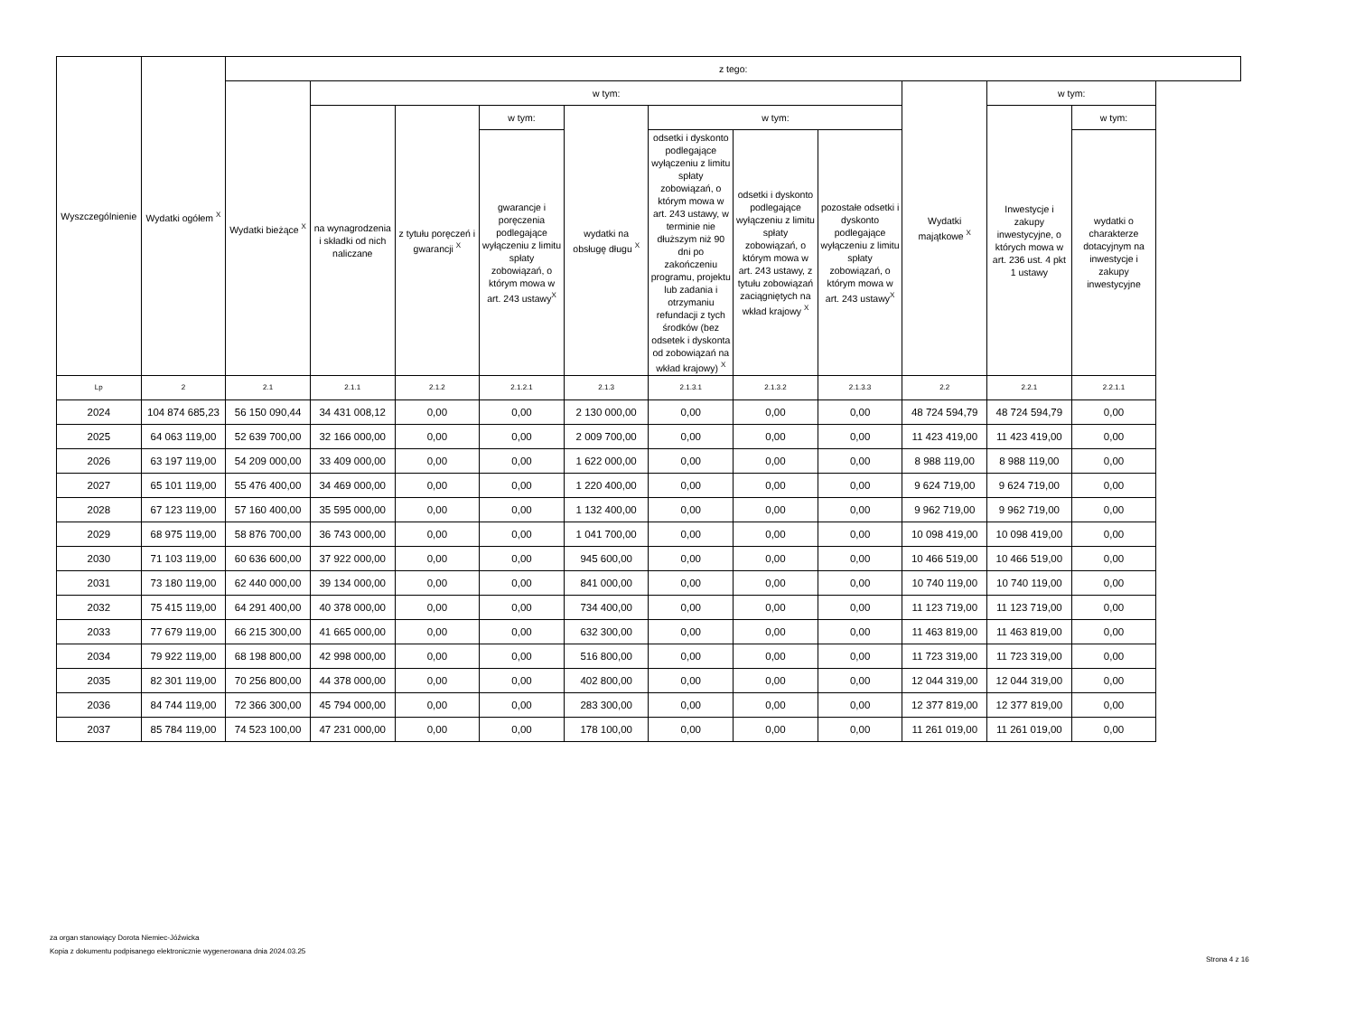| Wyszczególnienie | Wydatki ogółem <sup>X</sup> | z tego: | | | | | | | | | | |
| --- | --- | --- | --- | --- | --- | --- | --- | --- | --- | --- | --- | --- |
| | | Wydatki bieżące <sup>X</sup> | w tym: | | | | | | | Wydatki majątkowe <sup>X</sup> | w tym: | |
| | | | na wynagrodzenia i składki od nich naliczane | z tytułu poręczeń i gwarancji <sup>X</sup> | w tym: | wydatki na obsługę długu <sup>X</sup> | w tym: | | | | Inwestycje i zakupy inwestycyjne, o których mowa w art. 236 ust. 4 pkt 1 ustawy | w tym: |
| | | | | | gwarancje i poręczenia podlegające wyłączeniu z limitu spłaty zobowiązań, o którym mowa w art. 243 ustawy<sup>X</sup> | | odsetki i dyskonto podlegające wyłączeniu z limitu spłaty zobowiązań, o którym mowa w art. 243 ustawy, w terminie nie dłuższym niż 90 dni po zakończeniu programu, projektu lub zadania i otrzymaniu refundacji z tych środków (bez odsetek i dyskonta od zobowiązań na wkład krajowy) <sup>X</sup> | odsetki i dyskonto podlegające wyłączeniu z limitu spłaty zobowiązań, o którym mowa w art. 243 ustawy, z tytułu zobowiązań zaciągniętych na wkład krajowy <sup>X</sup> | pozostałe odsetki i dyskonto podlegające wyłączeniu z limitu spłaty zobowiązań, o którym mowa w art. 243 ustawy<sup>X</sup> | | | wydatki o charakterze dotacyjnym na inwestycje i zakupy inwestycyjne |
| Lp | 2 | 2.1 | 2.1.1 | 2.1.2 | 2.1.2.1 | 2.1.3 | 2.1.3.1 | 2.1.3.2 | 2.1.3.3 | 2.2 | 2.2.1 | 2.2.1.1 |
| 2024 | 104 874 685,23 | 56 150 090,44 | 34 431 008,12 | 0,00 | 0,00 | 2 130 000,00 | 0,00 | 0,00 | 0,00 | 48 724 594,79 | 48 724 594,79 | 0,00 |
| 2025 | 64 063 119,00 | 52 639 700,00 | 32 166 000,00 | 0,00 | 0,00 | 2 009 700,00 | 0,00 | 0,00 | 0,00 | 11 423 419,00 | 11 423 419,00 | 0,00 |
| 2026 | 63 197 119,00 | 54 209 000,00 | 33 409 000,00 | 0,00 | 0,00 | 1 622 000,00 | 0,00 | 0,00 | 0,00 | 8 988 119,00 | 8 988 119,00 | 0,00 |
| 2027 | 65 101 119,00 | 55 476 400,00 | 34 469 000,00 | 0,00 | 0,00 | 1 220 400,00 | 0,00 | 0,00 | 0,00 | 9 624 719,00 | 9 624 719,00 | 0,00 |
| 2028 | 67 123 119,00 | 57 160 400,00 | 35 595 000,00 | 0,00 | 0,00 | 1 132 400,00 | 0,00 | 0,00 | 0,00 | 9 962 719,00 | 9 962 719,00 | 0,00 |
| 2029 | 68 975 119,00 | 58 876 700,00 | 36 743 000,00 | 0,00 | 0,00 | 1 041 700,00 | 0,00 | 0,00 | 0,00 | 10 098 419,00 | 10 098 419,00 | 0,00 |
| 2030 | 71 103 119,00 | 60 636 600,00 | 37 922 000,00 | 0,00 | 0,00 | 945 600,00 | 0,00 | 0,00 | 0,00 | 10 466 519,00 | 10 466 519,00 | 0,00 |
| 2031 | 73 180 119,00 | 62 440 000,00 | 39 134 000,00 | 0,00 | 0,00 | 841 000,00 | 0,00 | 0,00 | 0,00 | 10 740 119,00 | 10 740 119,00 | 0,00 |
| 2032 | 75 415 119,00 | 64 291 400,00 | 40 378 000,00 | 0,00 | 0,00 | 734 400,00 | 0,00 | 0,00 | 0,00 | 11 123 719,00 | 11 123 719,00 | 0,00 |
| 2033 | 77 679 119,00 | 66 215 300,00 | 41 665 000,00 | 0,00 | 0,00 | 632 300,00 | 0,00 | 0,00 | 0,00 | 11 463 819,00 | 11 463 819,00 | 0,00 |
| 2034 | 79 922 119,00 | 68 198 800,00 | 42 998 000,00 | 0,00 | 0,00 | 516 800,00 | 0,00 | 0,00 | 0,00 | 11 723 319,00 | 11 723 319,00 | 0,00 |
| 2035 | 82 301 119,00 | 70 256 800,00 | 44 378 000,00 | 0,00 | 0,00 | 402 800,00 | 0,00 | 0,00 | 0,00 | 12 044 319,00 | 12 044 319,00 | 0,00 |
| 2036 | 84 744 119,00 | 72 366 300,00 | 45 794 000,00 | 0,00 | 0,00 | 283 300,00 | 0,00 | 0,00 | 0,00 | 12 377 819,00 | 12 377 819,00 | 0,00 |
| 2037 | 85 784 119,00 | 74 523 100,00 | 47 231 000,00 | 0,00 | 0,00 | 178 100,00 | 0,00 | 0,00 | 0,00 | 11 261 019,00 | 11 261 019,00 | 0,00 |
za organ stanowiący Dorota Niemiec-Jóźwicka
Kopia z dokumentu podpisanego elektronicznie wygenerowana dnia 2024.03.25
Strona 4 z 16